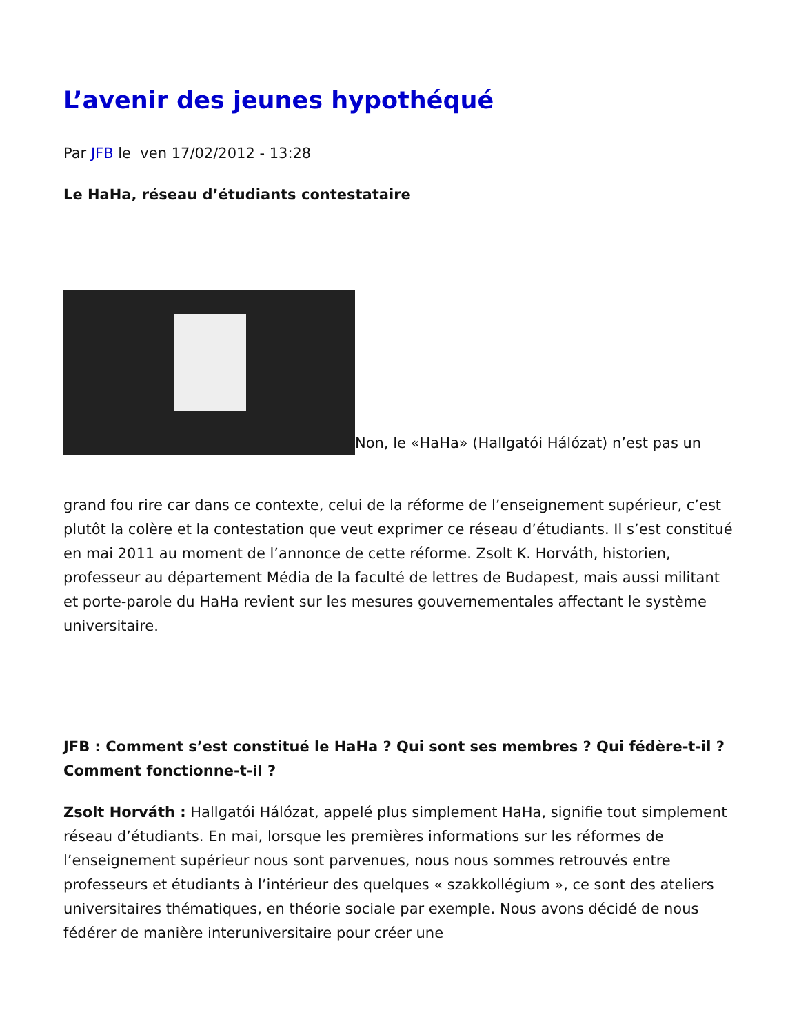L’avenir des jeunes hypothéqué
Par JFB le ven 17/02/2012 - 13:28
Le HaHa, réseau d’étudiants contestataire
Non, le «HaHa» (Hallgatói Hálózat) n’est pas un
grand fou rire car dans ce contexte, celui de la réforme de l’enseignement supérieur, c’est plutôt la colère et la contestation que veut exprimer ce réseau d’étudiants. Il s’est constitué en mai 2011 au moment de l’annonce de cette réforme. Zsolt K. Horváth, historien, professeur au département Média de la faculté de lettres de Budapest, mais aussi militant et porte-parole du HaHa revient sur les mesures gouvernementales affectant le système universitaire.
JFB : Comment s’est constitué le HaHa ? Qui sont ses membres ? Qui fédère-t-il ? Comment fonctionne-t-il ?
Zsolt Horváth : Hallgatói Hálózat, appelé plus simplement HaHa, signifie tout simplement réseau d’étudiants. En mai, lorsque les premières informations sur les réformes de l’enseignement supérieur nous sont parvenues, nous nous sommes retrouvés entre professeurs et étudiants à l’intérieur des quelques « szakkollégium », ce sont des ateliers universitaires thématiques, en théorie sociale par exemple. Nous avons décidé de nous fédérer de manière interuniversitaire pour créer une